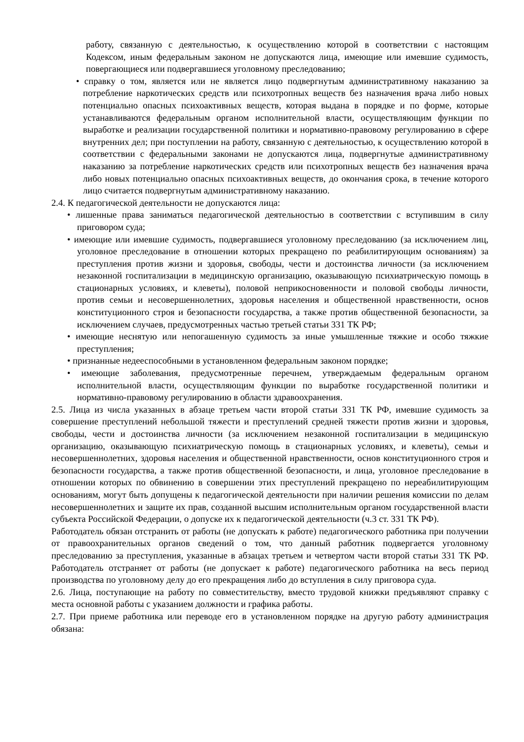работу, связанную с деятельностью, к осуществлению которой в соответствии с настоящим Кодексом, иным федеральным законом не допускаются лица, имеющие или имевшие судимость, повергающиеся или подвергавшиеся уголовному преследованию;
• справку о том, является или не является лицо подвергнутым административному наказанию за потребление наркотических средств или психотропных веществ без назначения врача либо новых потенциально опасных психоактивных веществ, которая выдана в порядке и по форме, которые устанавливаются федеральным органом исполнительной власти, осуществляющим функции по выработке и реализации государственной политики и нормативно-правовому регулированию в сфере внутренних дел; при поступлении на работу, связанную с деятельностью, к осуществлению которой в соответствии с федеральными законами не допускаются лица, подвергнутые административному наказанию за потребление наркотических средств или психотропных веществ без назначения врача либо новых потенциально опасных психоактивных веществ, до окончания срока, в течение которого лицо считается подвергнутым административному наказанию.
2.4. К педагогической деятельности не допускаются лица:
• лишенные права заниматься педагогической деятельностью в соответствии с вступившим в силу приговором суда;
• имеющие или имевшие судимость, подвергавшиеся уголовному преследованию (за исключением лиц, уголовное преследование в отношении которых прекращено по реабилитирующим основаниям) за преступления против жизни и здоровья, свободы, чести и достоинства личности (за исключением незаконной госпитализации в медицинскую организацию, оказывающую психиатрическую помощь в стационарных условиях, и клеветы), половой неприкосновенности и половой свободы личности, против семьи и несовершеннолетних, здоровья населения и общественной нравственности, основ конституционного строя и безопасности государства, а также против общественной безопасности, за исключением случаев, предусмотренных частью третьей статьи 331 ТК РФ;
• имеющие неснятую или непогашенную судимость за иные умышленные тяжкие и особо тяжкие преступления;
• признанные недееспособными в установленном федеральным законом порядке;
• имеющие заболевания, предусмотренные перечнем, утверждаемым федеральным органом исполнительной власти, осуществляющим функции по выработке государственной политики и нормативно-правовому регулированию в области здравоохранения.
2.5. Лица из числа указанных в абзаце третьем части второй статьи 331 ТК РФ, имевшие судимость за совершение преступлений небольшой тяжести и преступлений средней тяжести против жизни и здоровья, свободы, чести и достоинства личности (за исключением незаконной госпитализации в медицинскую организацию, оказывающую психиатрическую помощь в стационарных условиях, и клеветы), семьи и несовершеннолетних, здоровья населения и общественной нравственности, основ конституционного строя и безопасности государства, а также против общественной безопасности, и лица, уголовное преследование в отношении которых по обвинению в совершении этих преступлений прекращено по нереабилитирующим основаниям, могут быть допущены к педагогической деятельности при наличии решения комиссии по делам несовершеннолетних и защите их прав, созданной высшим исполнительным органом государственной власти субъекта Российской Федерации, о допуске их к педагогической деятельности (ч.3 ст. 331 ТК РФ).
Работодатель обязан отстранить от работы (не допускать к работе) педагогического работника при получении от правоохранительных органов сведений о том, что данный работник подвергается уголовному преследованию за преступления, указанные в абзацах третьем и четвертом части второй статьи 331 ТК РФ. Работодатель отстраняет от работы (не допускает к работе) педагогического работника на весь период производства по уголовному делу до его прекращения либо до вступления в силу приговора суда.
2.6. Лица, поступающие на работу по совместительству, вместо трудовой книжки предъявляют справку с места основной работы с указанием должности и графика работы.
2.7. При приеме работника или переводе его в установленном порядке на другую работу администрация обязана: